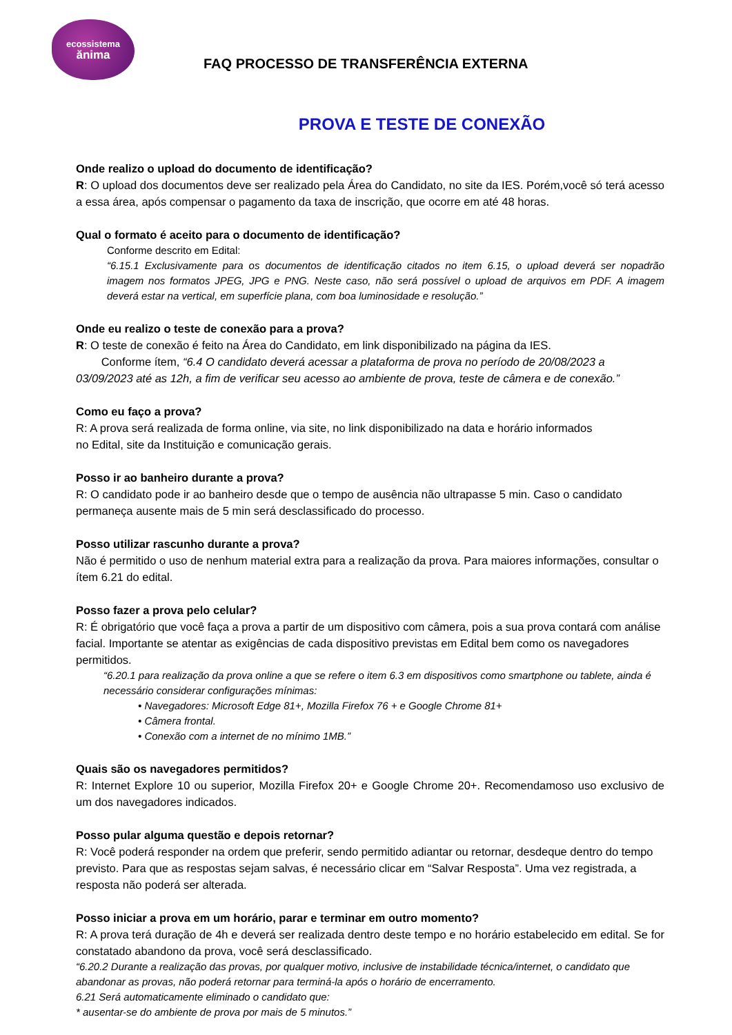ecossistema
ănima
FAQ PROCESSO DE TRANSFERÊNCIA EXTERNA
PROVA E TESTE DE CONEXÃO
Onde realizo o upload do documento de identificação?
R: O upload dos documentos deve ser realizado pela Área do Candidato, no site da IES. Porém,você só terá acesso a essa área, após compensar o pagamento da taxa de inscrição, que ocorre em até 48 horas.
Qual o formato é aceito para o documento de identificação?
Conforme descrito em Edital:
“6.15.1 Exclusivamente para os documentos de identificação citados no item 6.15, o upload deverá ser nopadrão imagem nos formatos JPEG, JPG e PNG. Neste caso, não será possível o upload de arquivos em PDF. A imagem deverá estar na vertical, em superfície plana, com boa luminosidade e resolução.”
Onde eu realizo o teste de conexão para a prova?
R: O teste de conexão é feito na Área do Candidato, em link disponibilizado na página da IES.
Conforme ítem, “6.4 O candidato deverá acessar a plataforma de prova no período de 20/08/2023 a 03/09/2023 até as 12h, a fim de verificar seu acesso ao ambiente de prova, teste de câmera e de conexão.”
Como eu faço a prova?
R: A prova será realizada de forma online, via site, no link disponibilizado na data e horário informados
no Edital, site da Instituição e comunicação gerais.
Posso ir ao banheiro durante a prova?
R: O candidato pode ir ao banheiro desde que o tempo de ausência não ultrapasse 5 min. Caso o candidato permaneça ausente mais de 5 min será desclassificado do processo.
Posso utilizar rascunho durante a prova?
Não é permitido o uso de nenhum material extra para a realização da prova. Para maiores informações, consultar o ítem 6.21 do edital.
Posso fazer a prova pelo celular?
R: É obrigatório que você faça a prova a partir de um dispositivo com câmera, pois a sua prova contará com análise facial. Importante se atentar as exigências de cada dispositivo previstas em Edital bem como os navegadores permitidos.
“6.20.1 para realização da prova online a que se refere o item 6.3 em dispositivos como smartphone ou tablete, ainda é necessário considerar configurações mínimas:
• Navegadores: Microsoft Edge 81+, Mozilla Firefox 76 + e Google Chrome 81+
• Câmera frontal.
• Conexão com a internet de no mínimo 1MB.”
Quais são os navegadores permitidos?
R: Internet Explore 10 ou superior, Mozilla Firefox 20+ e Google Chrome 20+. Recomendamoso uso exclusivo de um dos navegadores indicados.
Posso pular alguma questão e depois retornar?
R: Você poderá responder na ordem que preferir, sendo permitido adiantar ou retornar, desdeque dentro do tempo previsto. Para que as respostas sejam salvas, é necessário clicar em “Salvar Resposta”. Uma vez registrada, a resposta não poderá ser alterada.
Posso iniciar a prova em um horário, parar e terminar em outro momento?
R: A prova terá duração de 4h e deverá ser realizada dentro deste tempo e no horário estabelecido em edital. Se for constatado abandono da prova, você será desclassificado.
“6.20.2 Durante a realização das provas, por qualquer motivo, inclusive de instabilidade técnica/internet, o candidato que abandonar as provas, não poderá retornar para terminá-la após o horário de encerramento.
6.21 Será automaticamente eliminado o candidato que:
* ausentar-se do ambiente de prova por mais de 5 minutos.”